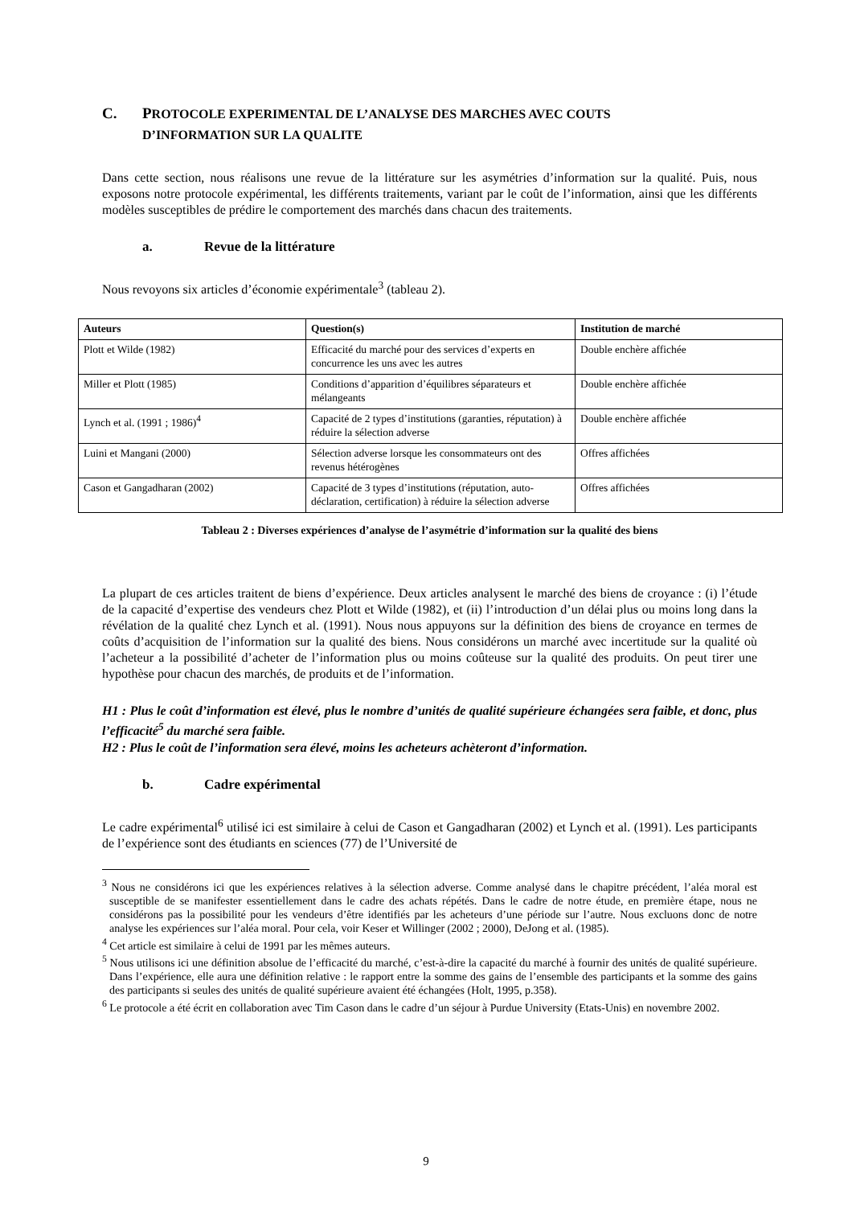C. PROTOCOLE EXPERIMENTAL DE L’ANALYSE DES MARCHES AVEC COUTS
D’INFORMATION SUR LA QUALITE
Dans cette section, nous réalisons une revue de la littérature sur les asymétries d’information sur la qualité. Puis, nous exposons notre protocole expérimental, les différents traitements, variant par le coût de l’information, ainsi que les différents modèles susceptibles de prédire le comportement des marchés dans chacun des traitements.
a. Revue de la littérature
Nous revoyons six articles d’économie expérimentale<sup>3</sup> (tableau 2).
| Auteurs | Question(s) | Institution de marché |
| --- | --- | --- |
| Plott et Wilde (1982) | Efficacité du marché pour des services d’experts en concurrence les uns avec les autres | Double enchère affichée |
| Miller et Plott (1985) | Conditions d’apparition d’équilibres séparateurs et mélangeants | Double enchère affichée |
| Lynch et al. (1991 ; 1986)<sup>4</sup> | Capacité de 2 types d’institutions (garanties, réputation) à réduire la sélection adverse | Double enchère affichée |
| Luini et Mangani (2000) | Sélection adverse lorsque les consommateurs ont des revenus hétérogènes | Offres affichées |
| Cason et Gangadharan (2002) | Capacité de 3 types d’institutions (réputation, auto-déclaration, certification) à réduire la sélection adverse | Offres affichées |
Tableau 2 : Diverses expériences d’analyse de l’asymétrie d’information sur la qualité des biens
La plupart de ces articles traitent de biens d’expérience. Deux articles analysent le marché des biens de croyance : (i) l’étude de la capacité d’expertise des vendeurs chez Plott et Wilde (1982), et (ii) l’introduction d’un délai plus ou moins long dans la révélation de la qualité chez Lynch et al. (1991). Nous nous appuyons sur la définition des biens de croyance en termes de coûts d’acquisition de l’information sur la qualité des biens. Nous considérons un marché avec incertitude sur la qualité où l’acheteur a la possibilité d’acheter de l’information plus ou moins coûteuse sur la qualité des produits. On peut tirer une hypothèse pour chacun des marchés, de produits et de l’information.
H1 : Plus le coût d’information est élevé, plus le nombre d’unités de qualité supérieure échangées sera faible, et donc, plus l’efficacité<sup>5</sup> du marché sera faible.
H2 : Plus le coût de l’information sera élevé, moins les acheteurs achèteront d’information.
b. Cadre expérimental
Le cadre expérimental<sup>6</sup> utilisé ici est similaire à celui de Cason et Gangadharan (2002) et Lynch et al. (1991). Les participants de l’expérience sont des étudiants en sciences (77) de l’Université de
<sup>3</sup> Nous ne considérons ici que les expériences relatives à la sélection adverse. Comme analysé dans le chapitre précédent, l’aléa moral est susceptible de se manifester essentiellement dans le cadre des achats répétés. Dans le cadre de notre étude, en première étape, nous ne considérons pas la possibilité pour les vendeurs d’être identifiés par les acheteurs d’une période sur l’autre. Nous excluons donc de notre analyse les expériences sur l’aléa moral. Pour cela, voir Keser et Willinger (2002 ; 2000), DeJong et al. (1985).
<sup>4</sup> Cet article est similaire à celui de 1991 par les mêmes auteurs.
<sup>5</sup> Nous utilisons ici une définition absolue de l’efficacité du marché, c’est-à-dire la capacité du marché à fournir des unités de qualité supérieure. Dans l’expérience, elle aura une définition relative : le rapport entre la somme des gains de l’ensemble des participants et la somme des gains des participants si seules des unités de qualité supérieure avaient été échangées (Holt, 1995, p.358).
<sup>6</sup> Le protocole a été écrit en collaboration avec Tim Cason dans le cadre d’un séjour à Purdue University (Etats-Unis) en novembre 2002.
9